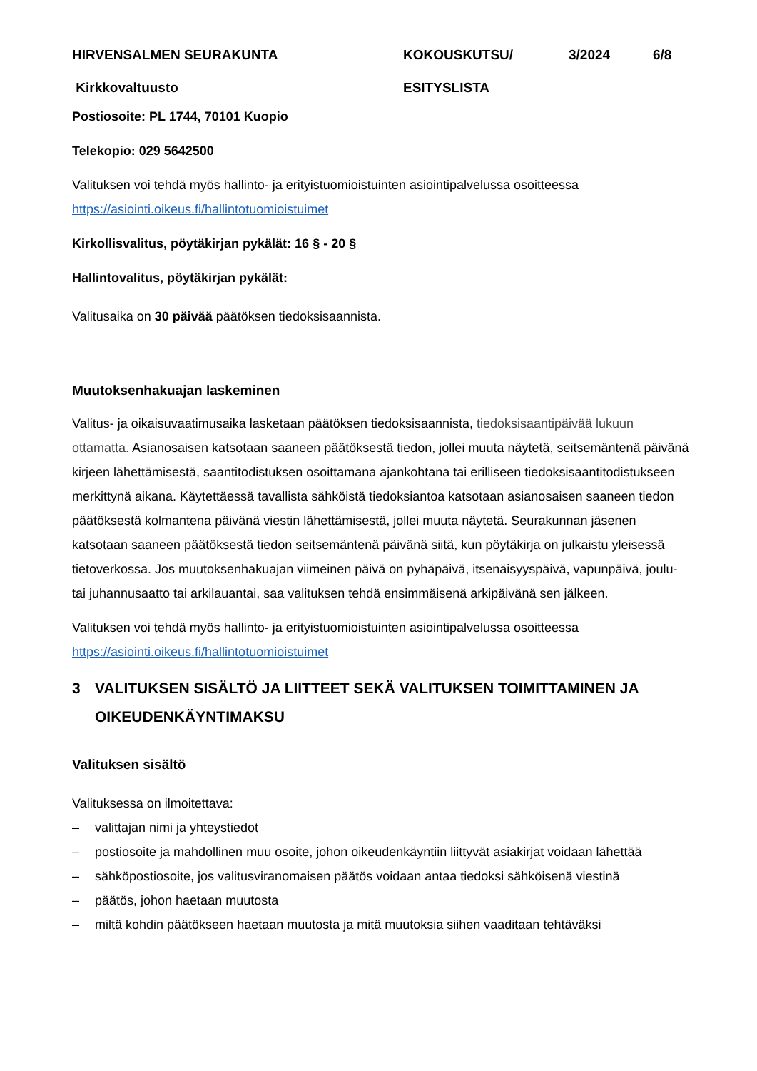HIRVENSALMEN SEURAKUNTA KOKOUSKUTSU/ 3/2024 6/8
Kirkkovaltuusto ESITYSLISTA
Postiosoite: PL 1744, 70101 Kuopio
Telekopio: 029 5642500
Valituksen voi tehdä myös hallinto- ja erityistuomioistuinten asiointipalvelussa osoitteessa https://asiointi.oikeus.fi/hallintotuomioistuimet
Kirkollisvalitus, pöytäkirjan pykälät: 16 § - 20 §
Hallintovalitus, pöytäkirjan pykälät:
Valitusaika on 30 päivää päätöksen tiedoksisaannista.
Muutoksenhakuajan laskeminen
Valitus- ja oikaisuvaatimusaika lasketaan päätöksen tiedoksisaannista, tiedoksisaantipäivää lukuun ottamatta. Asianosaisen katsotaan saaneen päätöksestä tiedon, jollei muuta näytetä, seitsemäntenä päivänä kirjeen lähettämisestä, saantitodistuksen osoittamana ajankohtana tai erilliseen tiedoksisaantitodistukseen merkittynä aikana. Käytettäessä tavallista sähköistä tiedoksiantoa katsotaan asianosaisen saaneen tiedon päätöksestä kolmantena päivänä viestin lähettämisestä, jollei muuta näytetä. Seurakunnan jäsenen katsotaan saaneen päätöksestä tiedon seitsemäntenä päivänä siitä, kun pöytäkirja on julkaistu yleisessä tietoverkossa. Jos muutoksenhakuajan viimeinen päivä on pyhäpäivä, itsenäisyyspäivä, vapunpäivä, joulu- tai juhannusaatto tai arkilauantai, saa valituksen tehdä ensimmäisenä arkipäivänä sen jälkeen.
Valituksen voi tehdä myös hallinto- ja erityistuomioistuinten asiointipalvelussa osoitteessa https://asiointi.oikeus.fi/hallintotuomioistuimet
3 VALITUKSEN SISÄLTÖ JA LIITTEET SEKÄ VALITUKSEN TOIMITTAMINEN JA OIKEUDENKÄYNTIMAKSU
Valituksen sisältö
Valituksessa on ilmoitettava:
– valittajan nimi ja yhteystiedot
– postiosoite ja mahdollinen muu osoite, johon oikeudenkäyntiin liittyvät asiakirjat voidaan lähettää
– sähköpostiosoite, jos valitusviranomaisen päätös voidaan antaa tiedoksi sähköisenä viestinä
– päätös, johon haetaan muutosta
– miltä kohdin päätökseen haetaan muutosta ja mitä muutoksia siihen vaaditaan tehtäväksi